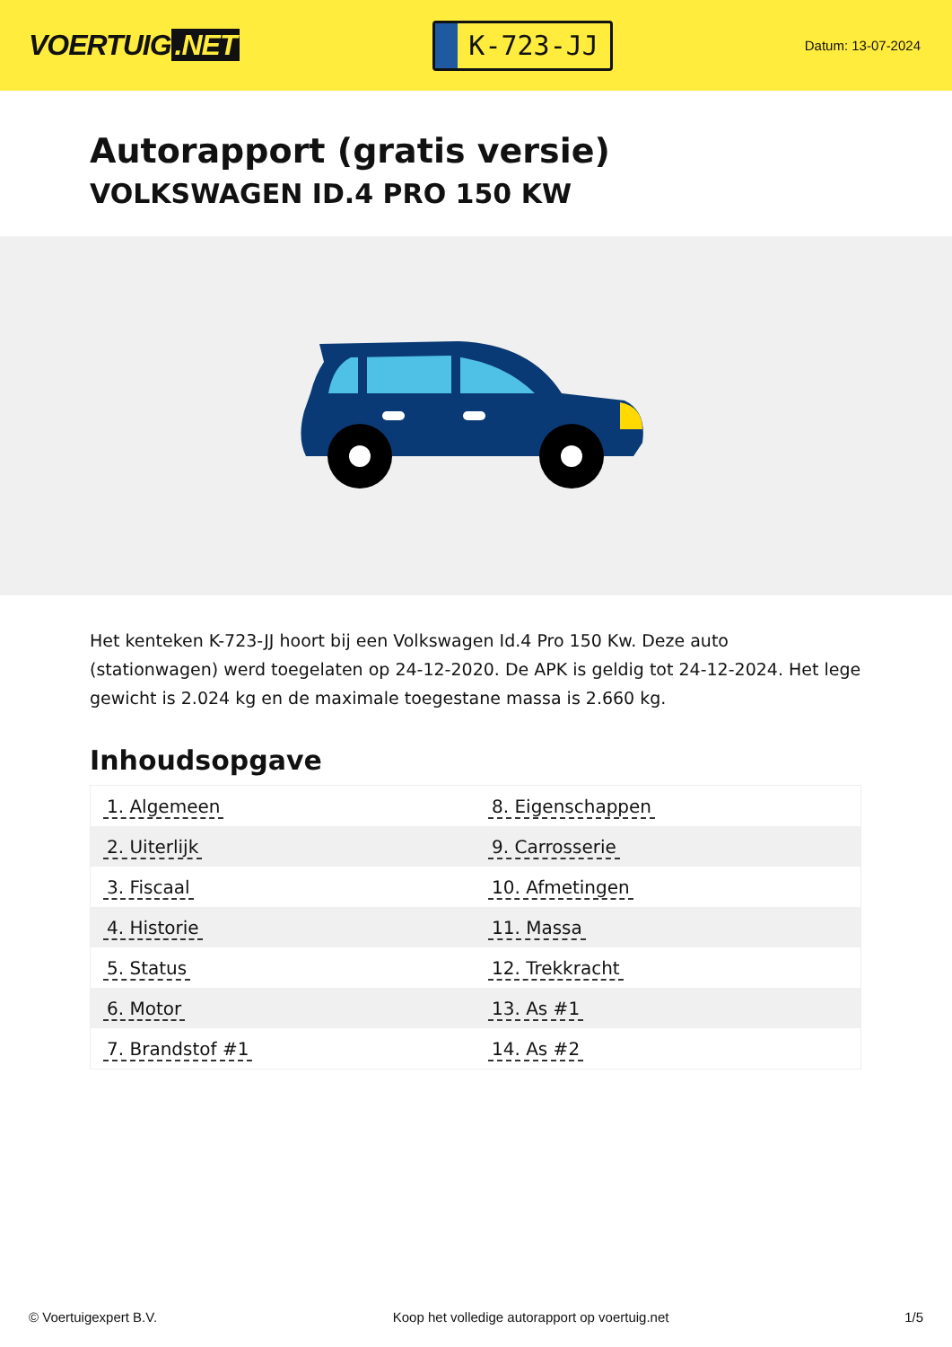VOERTUIG.NET
K-723-JJ
Datum: 13-07-2024
Autorapport (gratis versie)
VOLKSWAGEN ID.4 PRO 150 KW
Het kenteken K-723-JJ hoort bij een Volkswagen Id.4 Pro 150 Kw. Deze auto (stationwagen) werd toegelaten op 24-12-2020. De APK is geldig tot 24-12-2024. Het lege gewicht is 2.024 kg en de maximale toegestane massa is 2.660 kg.
Inhoudsopgave
| 1. Algemeen | 8. Eigenschappen |
| 2. Uiterlijk | 9. Carrosserie |
| 3. Fiscaal | 10. Afmetingen |
| 4. Historie | 11. Massa |
| 5. Status | 12. Trekkracht |
| 6. Motor | 13. As #1 |
| 7. Brandstof #1 | 14. As #2 |
© Voertuigexpert B.V. Koop het volledige autorapport op voertuig.net 1/5